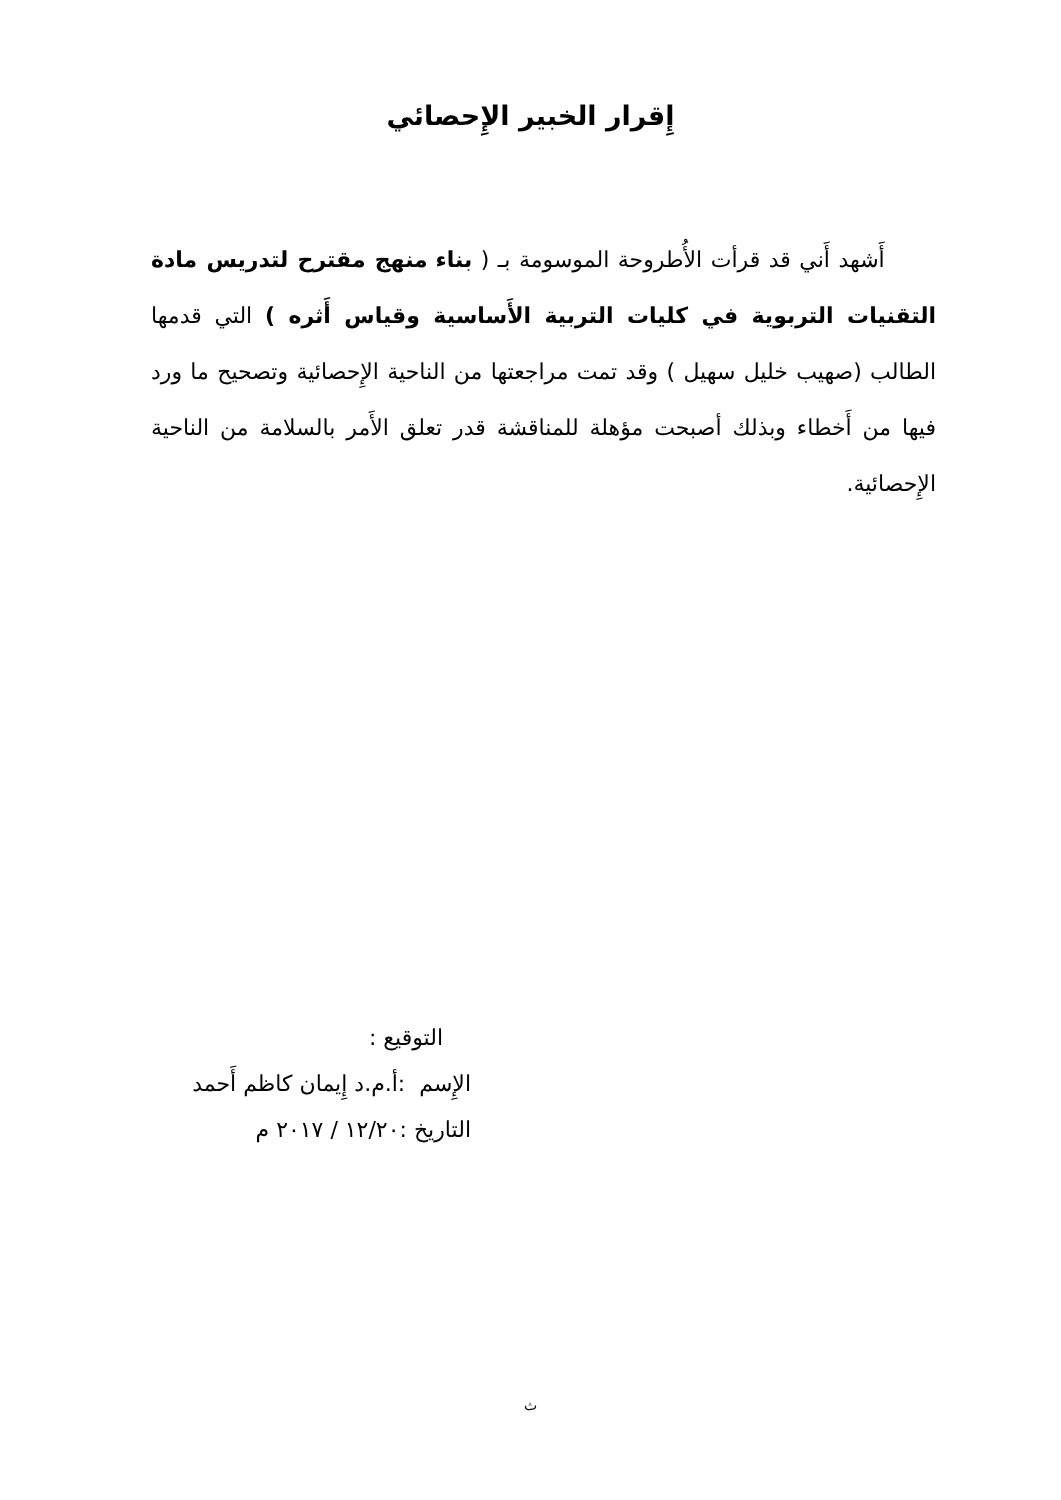إِقرار الخبير الإِحصائي
أَشهد أَني قد قرأت الأُطروحة الموسومة بـ ( بناء منهج مقترح لتدريس مادة التقنيات التربوية في كليات التربية الأَساسية وقياس أَثره ) التي قدمها الطالب (صهيب خليل سهيل ) وقد تمت مراجعتها من الناحية الإِحصائية وتصحيح ما ورد فيها من أَخطاء وبذلك أصبحت مؤهلة للمناقشة قدر تعلق الأَمر بالسلامة من الناحية الإِحصائية.
التوقيع :
الإِسم :أ.م.د إِيمان كاظم أَحمد
التاريخ :١٢/٢٠ / ٢٠١٧ م
ث